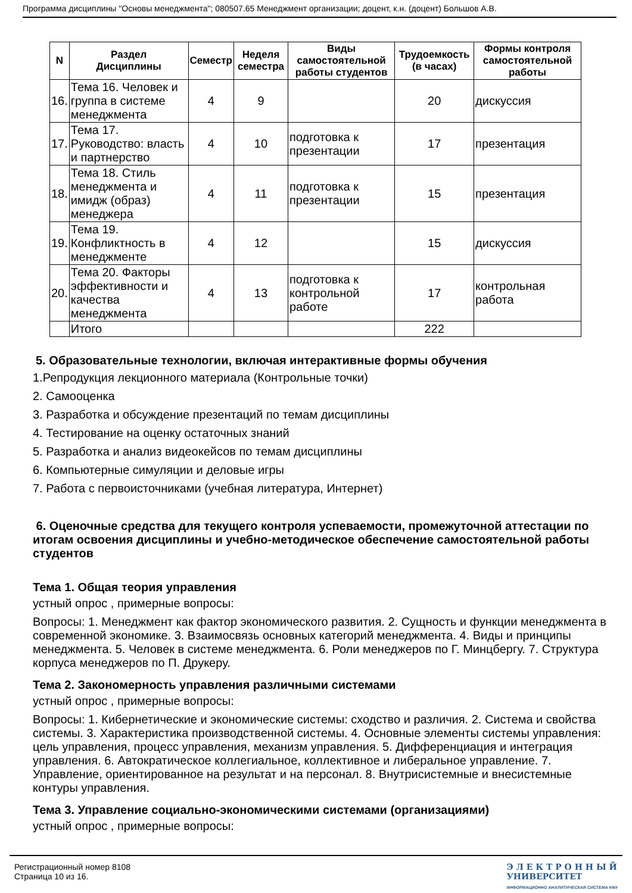Программа дисциплины "Основы менеджмента"; 080507.65 Менеджмент организации; доцент, к.н. (доцент) Большов А.В.
| N | Раздел Дисциплины | Семестр | Неделя семестра | Виды самостоятельной работы студентов | Трудоемкость (в часах) | Формы контроля самостоятельной работы |
| --- | --- | --- | --- | --- | --- | --- |
| 16. | Тема 16. Человек и группа в системе менеджмента | 4 | 9 | | 20 | дискуссия |
| 17. | Тема 17. Руководство: власть и партнерство | 4 | 10 | подготовка к презентации | 17 | презентация |
| 18. | Тема 18. Стиль менеджмента и имидж (образ) менеджера | 4 | 11 | подготовка к презентации | 15 | презентация |
| 19. | Тема 19. Конфликтность в менеджменте | 4 | 12 | | 15 | дискуссия |
| 20. | Тема 20. Факторы эффективности и качества менеджмента | 4 | 13 | подготовка к контрольной работе | 17 | контрольная работа |
| | Итого | | | | 222 | |
5. Образовательные технологии, включая интерактивные формы обучения
1.Репродукция лекционного материала (Контрольные точки)
2. Самооценка
3. Разработка и обсуждение презентаций по темам дисциплины
4. Тестирование на оценку остаточных знаний
5. Разработка и анализ видеокейсов по темам дисциплины
6. Компьютерные симуляции и деловые игры
7. Работа с первоисточниками (учебная литература, Интернет)
6. Оценочные средства для текущего контроля успеваемости, промежуточной аттестации по итогам освоения дисциплины и учебно-методическое обеспечение самостоятельной работы студентов
Тема 1. Общая теория управления
устный опрос , примерные вопросы:
Вопросы: 1. Менеджмент как фактор экономического развития. 2. Сущность и функции менеджмента в современной экономике. 3. Взаимосвязь основных категорий менеджмента. 4. Виды и принципы менеджмента. 5. Человек в системе менеджмента. 6. Роли менеджеров по Г. Минцбергу. 7. Структура корпуса менеджеров по П. Друкеру.
Тема 2. Закономерность управления различными системами
устный опрос , примерные вопросы:
Вопросы: 1. Кибернетические и экономические системы: сходство и различия. 2. Система и свойства системы. 3. Характеристика производственной системы. 4. Основные элементы системы управления: цель управления, процесс управления, механизм управления. 5. Дифференциация и интеграция управления. 6. Автократическое коллегиальное, коллективное и либеральное управление. 7. Управление, ориентированное на результат и на персонал. 8. Внутрисистемные и внесистемные контуры управления.
Тема 3. Управление социально-экономическими системами (организациями)
устный опрос , примерные вопросы:
Регистрационный номер 8108
Страница 10 из 16.
Э Л Е К Т Р О Н Н Ы Й
УНИВЕРСИТЕТ
ИНФОРМАЦИОННО АНАЛИТИЧЕСКАЯ СИСТЕМА КФУ